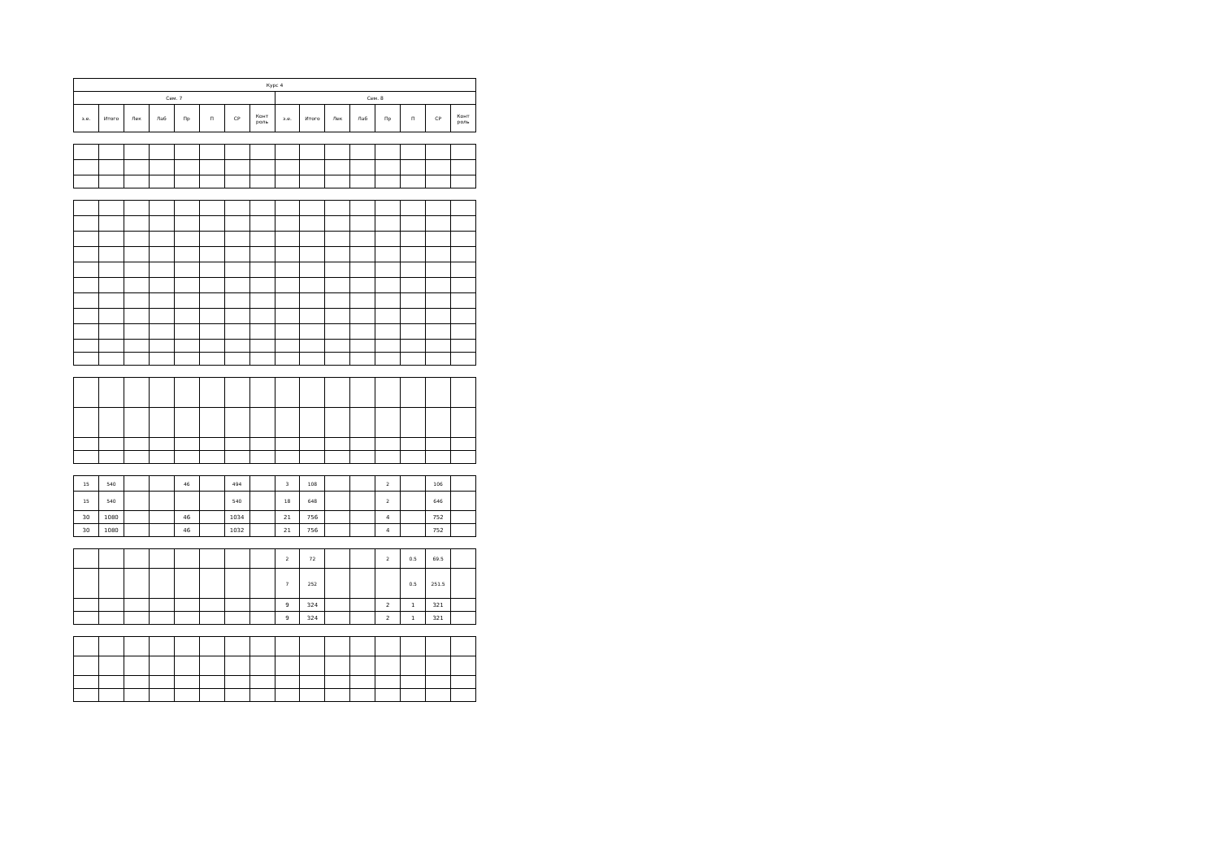| Курс 4 | | | | | | | | | | | | | | | |
| --- | --- | --- | --- | --- | --- | --- | --- | --- | --- | --- | --- | --- | --- | --- | --- |
| Сем. 7 | | | | | | | | Сем. 8 | | | | | | | |
| з.е. | Итого | Лек | Лаб | Пр | П | СР | Конт роль | з.е. | Итого | Лек | Лаб | Пр | П | СР | Конт роль |
| 15 | 540 | | | 46 | | 494 | | 3 | 108 | | | 2 | | 106 | |
| 15 | 540 | | | | | 540 | | 18 | 648 | | | 2 | | 646 | |
| 30 | 1080 | | | 46 | | 1034 | | 21 | 756 | | | 4 | | 752 | |
| 30 | 1080 | | | 46 | | 1032 | | 21 | 756 | | | 4 | | 752 | |
| | | | | | | | | 2 | 72 | | | 2 | 0.5 | 69.5 | |
| | | | | | | | | 7 | 252 | | | | 0.5 | 251.5 | |
| | | | | | | | | 9 | 324 | | | 2 | 1 | 321 | |
| | | | | | | | | 9 | 324 | | | 2 | 1 | 321 | |